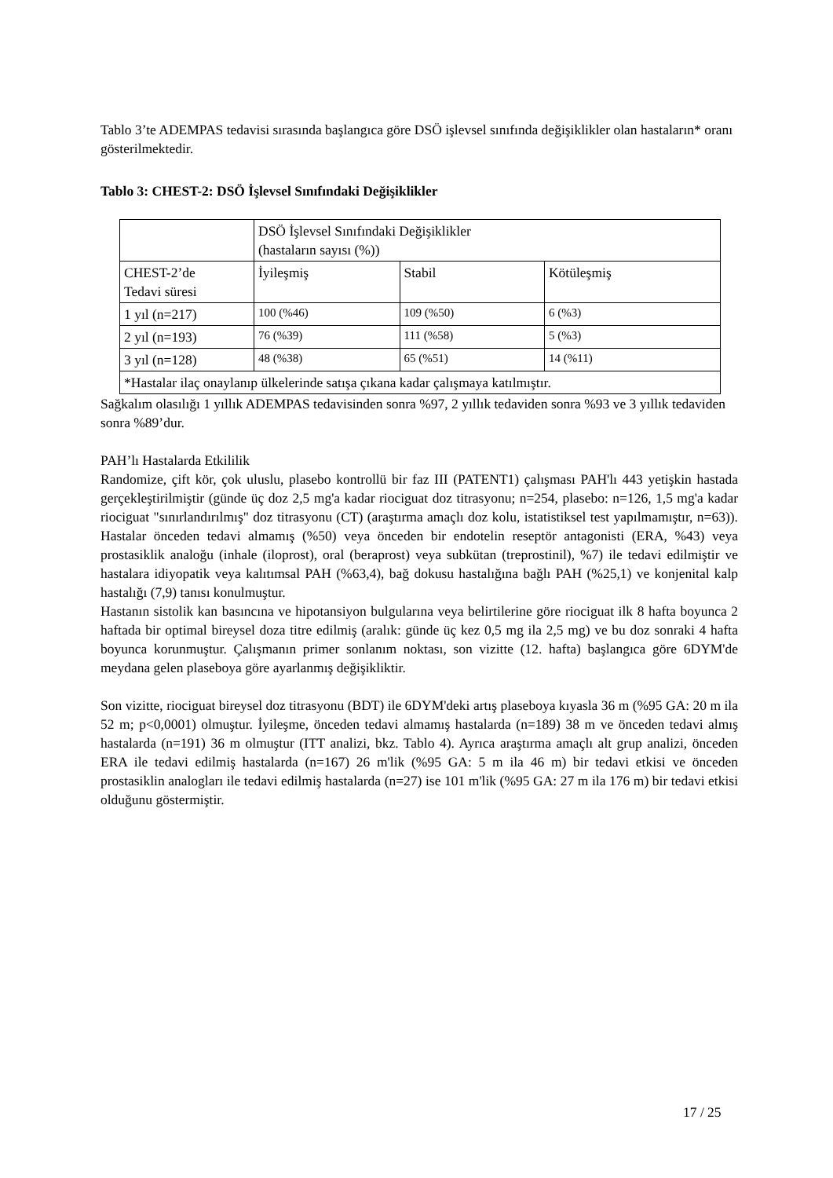Tablo 3’te ADEMPAS tedavisi sırasında başlangıca göre DSÖ işlevsel sınıfında değişiklikler olan hastaların* oranı gösterilmektedir.
Tablo 3: CHEST-2: DSÖ İşlevsel Sınıfındaki Değişiklikler
| | DSÖ İşlevsel Sınıfındaki Değişiklikler (hastaların sayısı (%)) | | |
| CHEST-2’de Tedavi süresi | İyileşmiş | Stabil | Kötüleşmiş |
| 1 yıl (n=217) | 100 (%46) | 109 (%50) | 6 (%3) |
| 2 yıl (n=193) | 76 (%39) | 111 (%58) | 5 (%3) |
| 3 yıl (n=128) | 48 (%38) | 65 (%51) | 14 (%11) |
| *Hastalar ilaç onaylanıp ülkelerinde satışa çıkana kadar çalışmaya katılmıştır. | | | |
Sağkalım olasılığı 1 yıllık ADEMPAS tedavisinden sonra %97, 2 yıllık tedaviden sonra %93 ve 3 yıllık tedaviden sonra %89’dur.
PAH’lı Hastalarda Etkililik
Randomize, çift kör, çok uluslu, plasebo kontrollü bir faz III (PATENT1) çalışması PAH'lı 443 yetişkin hastada gerçekleştirilmiştir (günde üç doz 2,5 mg'a kadar riociguat doz titrasyonu; n=254, plasebo: n=126, 1,5 mg'a kadar riociguat "sınırlandırılmış" doz titrasyonu (CT) (araştırma amaçlı doz kolu, istatistiksel test yapılmamıştır, n=63)). Hastalar önceden tedavi almamış (%50) veya önceden bir endotelin reseptör antagonisti (ERA, %43) veya prostasiklik analoğu (inhale (iloprost), oral (beraprost) veya subkütan (treprostinil), %7) ile tedavi edilmiştir ve hastalara idiyopatik veya kalıtımsal PAH (%63,4), bağ dokusu hastalığına bağlı PAH (%25,1) ve konjenital kalp hastalığı (7,9) tanısı konulmuştur.
Hastanın sistolik kan basıncına ve hipotansiyon bulgularına veya belirtilerine göre riociguat ilk 8 hafta boyunca 2 haftada bir optimal bireysel doza titre edilmiş (aralık: günde üç kez 0,5 mg ila 2,5 mg) ve bu doz sonraki 4 hafta boyunca korunmuştur. Çalışmanın primer sonlanım noktası, son vizitte (12. hafta) başlangıca göre 6DYM'de meydana gelen plaseboya göre ayarlanmış değişikliktir.
Son vizitte, riociguat bireysel doz titrasyonu (BDT) ile 6DYM'deki artış plaseboya kıyasla 36 m (%95 GA: 20 m ila 52 m; p<0,0001) olmuştur. İyileşme, önceden tedavi almamış hastalarda (n=189) 38 m ve önceden tedavi almış hastalarda (n=191) 36 m olmuştur (ITT analizi, bkz. Tablo 4). Ayrıca araştırma amaçlı alt grup analizi, önceden ERA ile tedavi edilmiş hastalarda (n=167) 26 m'lik (%95 GA: 5 m ila 46 m) bir tedavi etkisi ve önceden prostasiklin analogları ile tedavi edilmiş hastalarda (n=27) ise 101 m'lik (%95 GA: 27 m ila 176 m) bir tedavi etkisi olduğunu göstermiştir.
17 / 25